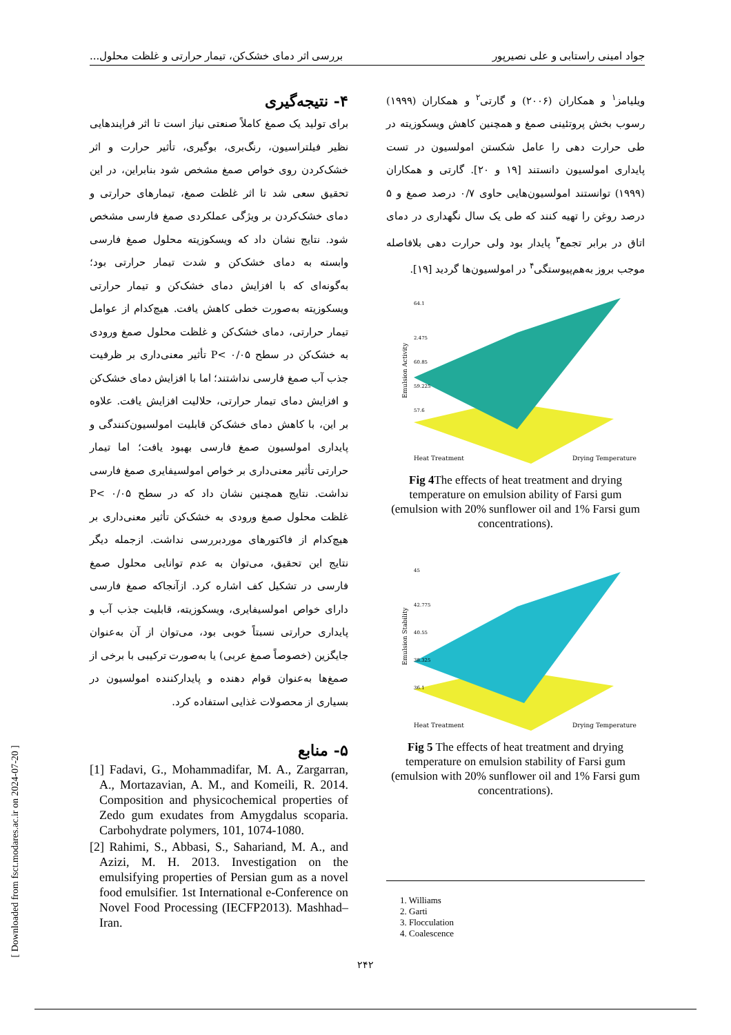جواد امینی راستابی و علی نصیرپور بررسی اثر دمای خشک‌کن، تیمار حرارتی و غلظت محلول...
ویلیامز<sup>۱</sup> و همکاران (۲۰۰۶) و گارتی<sup>۲</sup> و همکاران (۱۹۹۹) رسوب بخش پروتئینی صمغ و همچنین کاهش ویسکوزیته در طی حرارت دهی را عامل شکستن امولسیون در تست پایداری امولسیون دانستند [۱۹ و ۲۰]. گارتی و همکاران (۱۹۹۹) توانستند امولسیون‌هایی حاوی ۰/۷ درصد صمغ و ۵ درصد روغن را تهیه کنند که طی یک سال نگهداری در دمای اتاق در برابر تجمع<sup>۳</sup> پایدار بود ولی حرارت دهی بلافاصله موجب بروز به‌هم‌پیوستگی<sup>۴</sup> در امولسیون‌ها گردید [۱۹].
Emulsion Activity
Heat Treatment
Drying Temperature
64.1
2.475
60.85
59.225
57.6
Fig 4 The effects of heat treatment and drying temperature on emulsion ability of Farsi gum (emulsion with 20% sunflower oil and 1% Farsi gum concentrations).
Emulsion Stability
Heat Treatment
Drying Temperature
45
42.775
40.55
38.325
36.1
Fig 5 The effects of heat treatment and drying temperature on emulsion stability of Farsi gum (emulsion with 20% sunflower oil and 1% Farsi gum concentrations).
1. Williams
2. Garti
3. Flocculation
4. Coalescence
۴- نتیجه‌گیری
برای تولید یک صمغ کاملاً صنعتی نیاز است تا اثر فرایندهایی نظیر فیلتراسیون، رنگ‌بری، بوگیری، تأثیر حرارت و اثر خشک‌کردن روی خواص صمغ مشخص شود بنابراین، در این تحقیق سعی شد تا اثر غلظت صمغ، تیمارهای حرارتی و دمای خشک‌کردن بر ویژگی عملکردی صمغ فارسی مشخص شود. نتایج نشان داد که ویسکوزیته محلول صمغ فارسی وابسته به دمای خشک‌کن و شدت تیمار حرارتی بود؛ به‌گونه‌ای که با افزایش دمای خشک‌کن و تیمار حرارتی ویسکوزیته به‌صورت خطی کاهش یافت. هیچ‌کدام از عوامل تیمار حرارتی، دمای خشک‌کن و غلظت محلول صمغ ورودی به خشک‌کن در سطح P< ۰/۰۵ تأثیر معنی‌داری بر ظرفیت جذب آب صمغ فارسی نداشتند؛ اما با افزایش دمای خشک‌کن و افزایش دمای تیمار حرارتی، حلالیت افزایش یافت. علاوه بر این، با کاهش دمای خشک‌کن قابلیت امولسیون‌کنندگی و پایداری امولسیون صمغ فارسی بهبود یافت؛ اما تیمار حرارتی تأثیر معنی‌داری بر خواص امولسیفایری صمغ فارسی نداشت. نتایج همچنین نشان داد که در سطح P< ۰/۰۵ غلظت محلول صمغ ورودی به خشک‌کن تأثیر معنی‌داری بر هیچ‌کدام از فاکتورهای موردبررسی نداشت. ازجمله دیگر نتایج این تحقیق، می‌توان به عدم توانایی محلول صمغ فارسی در تشکیل کف اشاره کرد. ازآنجاکه صمغ فارسی دارای خواص امولسیفایری، ویسکوزیته، قابلیت جذب آب و پایداری حرارتی نسبتاً خوبی بود، می‌توان از آن به‌عنوان جایگزین (خصوصاً صمغ عربی) یا به‌صورت ترکیبی با برخی از صمغ‌ها به‌عنوان قوام دهنده و پایدارکننده امولسیون در بسیاری از محصولات غذایی استفاده کرد.
۵- منابع
[1] Fadavi, G., Mohammadifar, M. A., Zargarran, A., Mortazavian, A. M., and Komeili, R. 2014. Composition and physicochemical properties of Zedo gum exudates from Amygdalus scoparia. Carbohydrate polymers, 101, 1074-1080.
[2] Rahimi, S., Abbasi, S., Sahariand, M. A., and Azizi, M. H. 2013. Investigation on the emulsifying properties of Persian gum as a novel food emulsifier. 1st International e-Conference on Novel Food Processing (IECFP2013). Mashhad–Iran.
[ Downloaded from fsct.modares.ac.ir on 2024-07-20 ]
۲۴۲